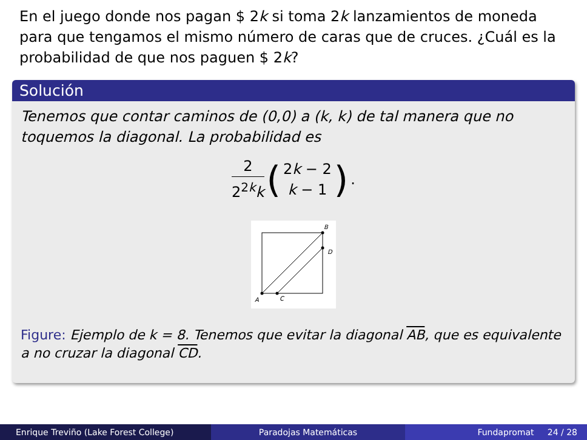En el juego donde nos pagan $ 2k si toma 2k lanzamientos de moneda para que tengamos el mismo número de caras que de cruces. ¿Cuál es la probabilidad de que nos paguen $ 2k?
Solución
Tenemos que contar caminos de (0,0) a (k, k) de tal manera que no toquemos la diagonal. La probabilidad es
2 2<sup>2k</sup>k
(
2k − 2 k − 1
).
A
C
B
D
Figure: Ejemplo de k = 8. Tenemos que evitar la diagonal AB, que es equivalente a no cruzar la diagonal CD.
Enrique Treviño (Lake Forest College) Paradojas Matemáticas Fundapromat 24 / 28